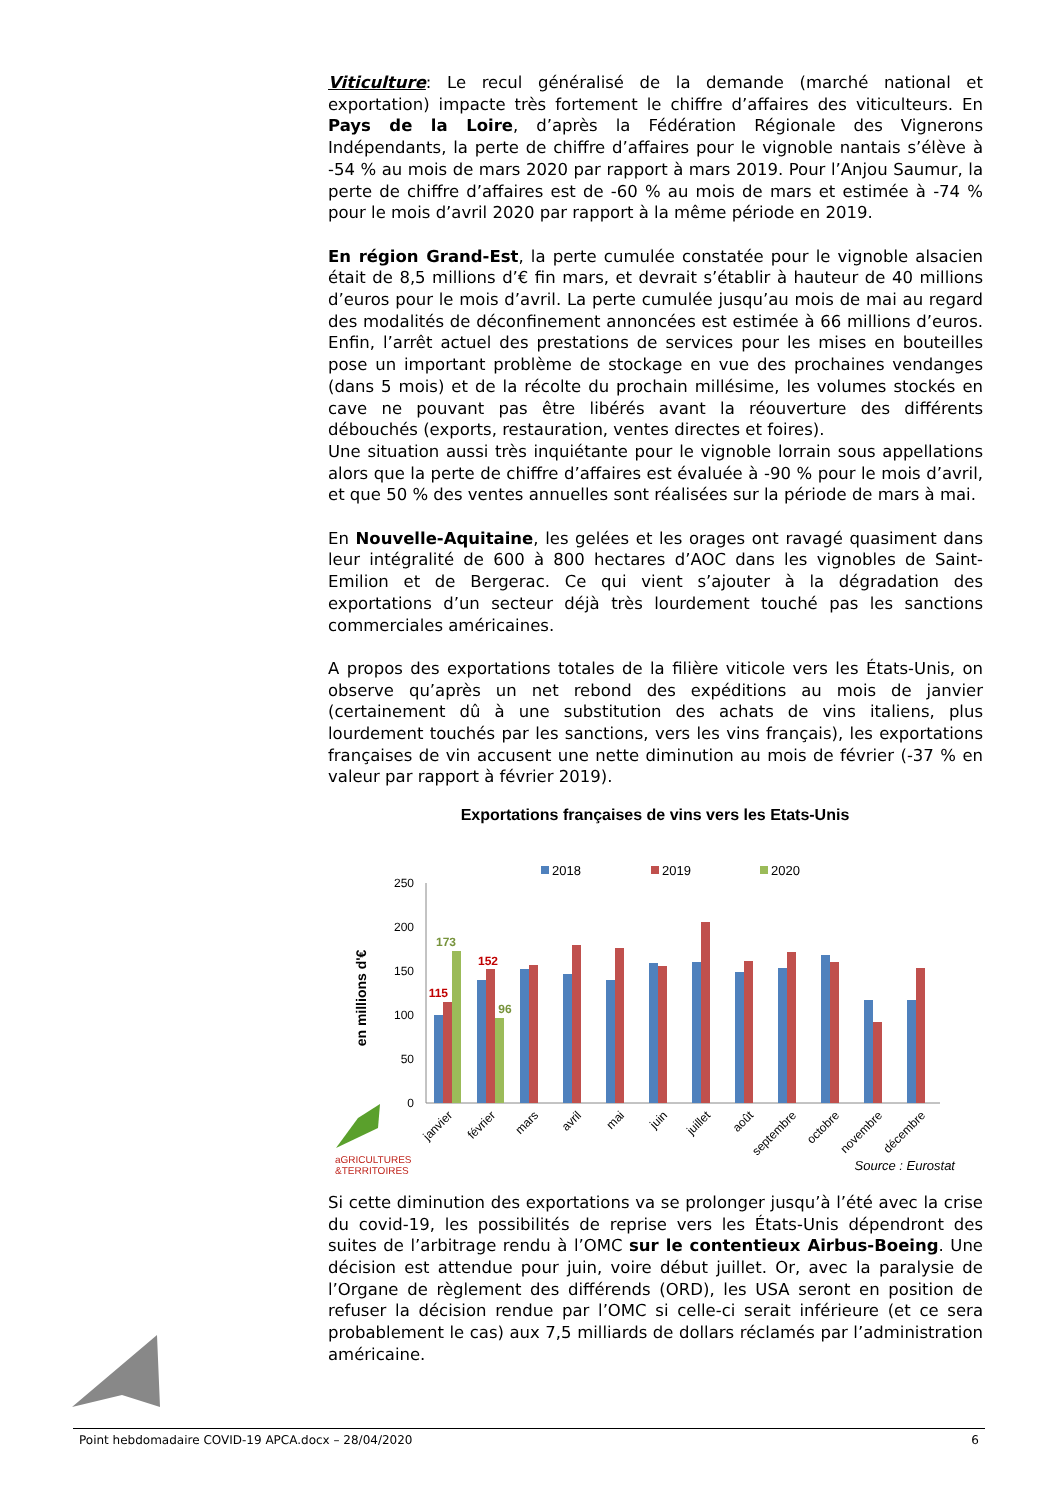Viticulture: Le recul généralisé de la demande (marché national et exportation) impacte très fortement le chiffre d’affaires des viticulteurs. En Pays de la Loire, d’après la Fédération Régionale des Vignerons Indépendants, la perte de chiffre d’affaires pour le vignoble nantais s’élève à -54 % au mois de mars 2020 par rapport à mars 2019. Pour l’Anjou Saumur, la perte de chiffre d’affaires est de -60 % au mois de mars et estimée à -74 % pour le mois d’avril 2020 par rapport à la même période en 2019.
En région Grand-Est, la perte cumulée constatée pour le vignoble alsacien était de 8,5 millions d’€ fin mars, et devrait s’établir à hauteur de 40 millions d’euros pour le mois d’avril. La perte cumulée jusqu’au mois de mai au regard des modalités de déconfinement annoncées est estimée à 66 millions d’euros. Enfin, l’arrêt actuel des prestations de services pour les mises en bouteilles pose un important problème de stockage en vue des prochaines vendanges (dans 5 mois) et de la récolte du prochain millésime, les volumes stockés en cave ne pouvant pas être libérés avant la réouverture des différents débouchés (exports, restauration, ventes directes et foires).
Une situation aussi très inquiétante pour le vignoble lorrain sous appellations alors que la perte de chiffre d’affaires est évaluée à -90 % pour le mois d’avril, et que 50 % des ventes annuelles sont réalisées sur la période de mars à mai.
En Nouvelle-Aquitaine, les gelées et les orages ont ravagé quasiment dans leur intégralité de 600 à 800 hectares d’AOC dans les vignobles de Saint-Emilion et de Bergerac. Ce qui vient s’ajouter à la dégradation des exportations d’un secteur déjà très lourdement touché pas les sanctions commerciales américaines.
A propos des exportations totales de la filière viticole vers les États-Unis, on observe qu’après un net rebond des expéditions au mois de janvier (certainement dû à une substitution des achats de vins italiens, plus lourdement touchés par les sanctions, vers les vins français), les exportations françaises de vin accusent une nette diminution au mois de février (-37 % en valeur par rapport à février 2019).
Exportations françaises de vins vers les Etats-Unis
2018
2019
2020
en millions d'€
250
200
150
100
50
0
173
152
115
96
janvier
février
mars
avril
mai
juin
juillet
août
septembre
octobre
novembre
décembre
aGRICULTURES
&TERRITOIRES
Source : Eurostat
Si cette diminution des exportations va se prolonger jusqu’à l’été avec la crise du covid-19, les possibilités de reprise vers les États-Unis dépendront des suites de l’arbitrage rendu à l’OMC sur le contentieux Airbus-Boeing. Une décision est attendue pour juin, voire début juillet. Or, avec la paralysie de l’Organe de règlement des différends (ORD), les USA seront en position de refuser la décision rendue par l’OMC si celle-ci serait inférieure (et ce sera probablement le cas) aux 7,5 milliards de dollars réclamés par l’administration américaine.
Point hebdomadaire COVID-19 APCA.docx – 28/04/2020 6